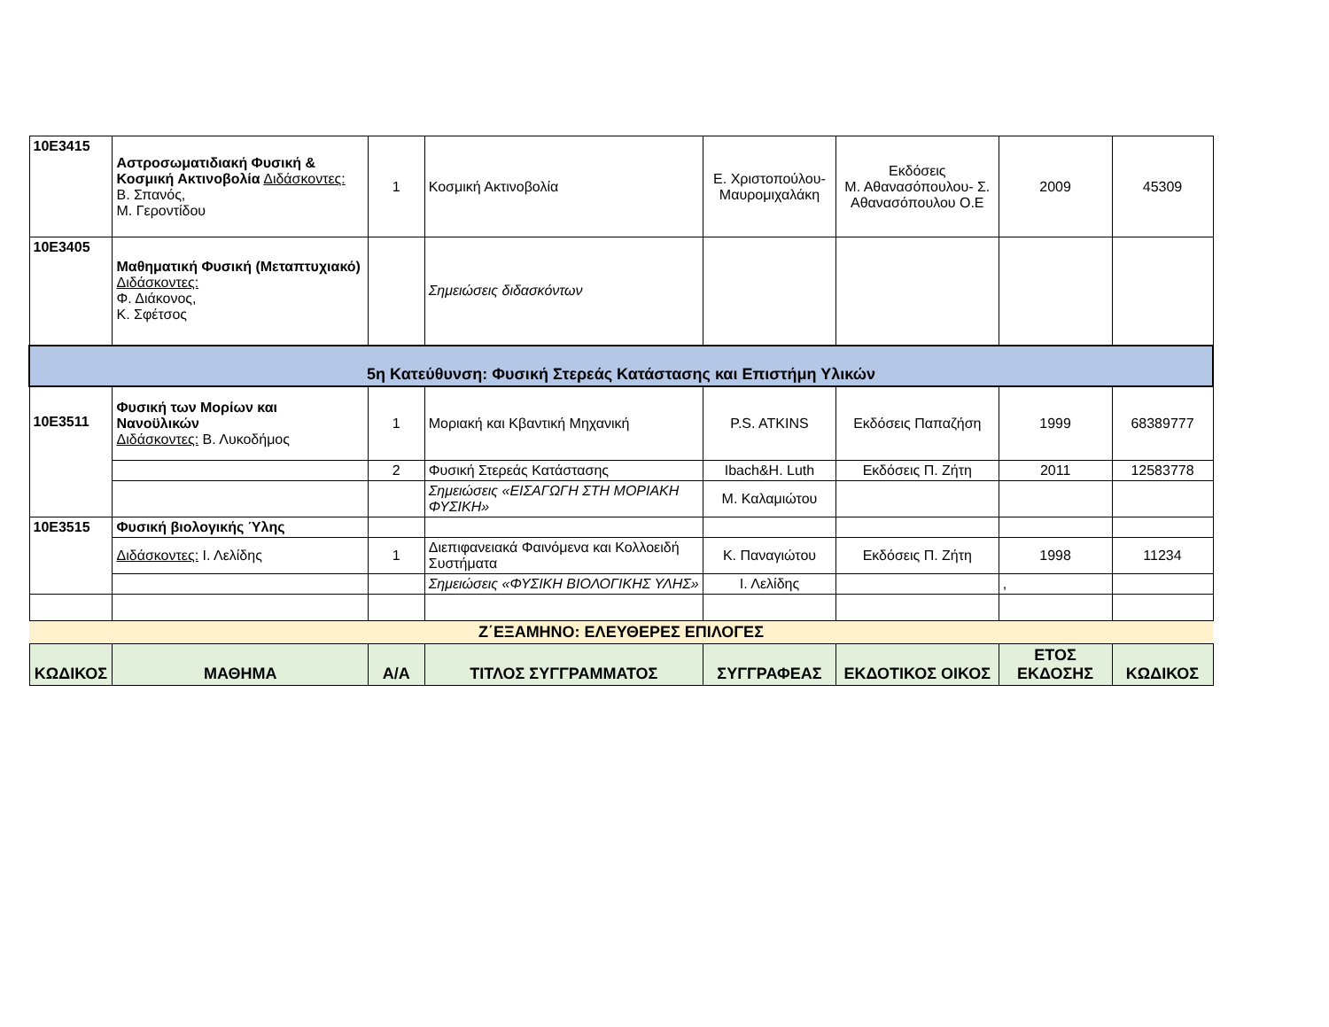| 10Ε3415 | Αστροσωματιδιακή Φυσική & Κοσμική Ακτινοβολία Διδάσκοντες: Β. Σπανός, Μ. Γεροντίδου | 1 | Κοσμική Ακτινοβολία | Ε. Χριστοπούλου-Μαυρομιχαλάκη | Εκδόσεις Μ. Αθανασόπουλου- Σ. Αθανασόπουλου Ο.Ε | 2009 | 45309 |
| 10Ε3405 | Μαθηματική Φυσική (Μεταπτυχιακό) Διδάσκοντες: Φ. Διάκονος, Κ. Σφέτσος | | Σημειώσεις διδασκόντων | | | | |
| 5η Κατεύθυνση: Φυσική Στερεάς Κατάστασης και Επιστήμη Υλικών | | | | | | | |
| 10Ε3511 | Φυσική των Μορίων και Νανοϋλικών Διδάσκοντες: Β. Λυκοδήμος | 1 | Μοριακή και Κβαντική Μηχανική | P.S. ATKINS | Εκδόσεις Παπαζήση | 1999 | 68389777 |
| | | 2 | Φυσική Στερεάς Κατάστασης | Ibach&H. Luth | Εκδόσεις Π. Ζήτη | 2011 | 12583778 |
| | | | Σημειώσεις «ΕΙΣΑΓΩΓΗ ΣΤΗ ΜΟΡΙΑΚΗ ΦΥΣΙΚΗ» | Μ. Καλαμιώτου | | | |
| 10Ε3515 | Φυσική βιολογικής Ύλης | | | | | | |
| | Διδάσκοντες: Ι. Λελίδης | 1 | Διεπιφανειακά Φαινόμενα και Κολλοειδή Συστήματα | Κ. Παναγιώτου | Εκδόσεις Π. Ζήτη | 1998 | 11234 |
| | | | Σημειώσεις «ΦΥΣΙΚΗ ΒΙΟΛΟΓΙΚΗΣ ΥΛΗΣ» | Ι. Λελίδης | | , | |
| Ζ΄ΕΞΑΜΗΝΟ: ΕΛΕΥΘΕΡΕΣ ΕΠΙΛΟΓΕΣ | | | | | | | |
| ΚΩΔΙΚΟΣ | ΜΑΘΗΜΑ | Α/Α | ΤΙΤΛΟΣ ΣΥΓΓΡΑΜΜΑΤΟΣ | ΣΥΓΓΡΑΦΕΑΣ | ΕΚΔΟΤΙΚΟΣ ΟΙΚΟΣ | ΕΤΟΣ ΕΚΔΟΣΗΣ | ΚΩΔΙΚΟΣ |